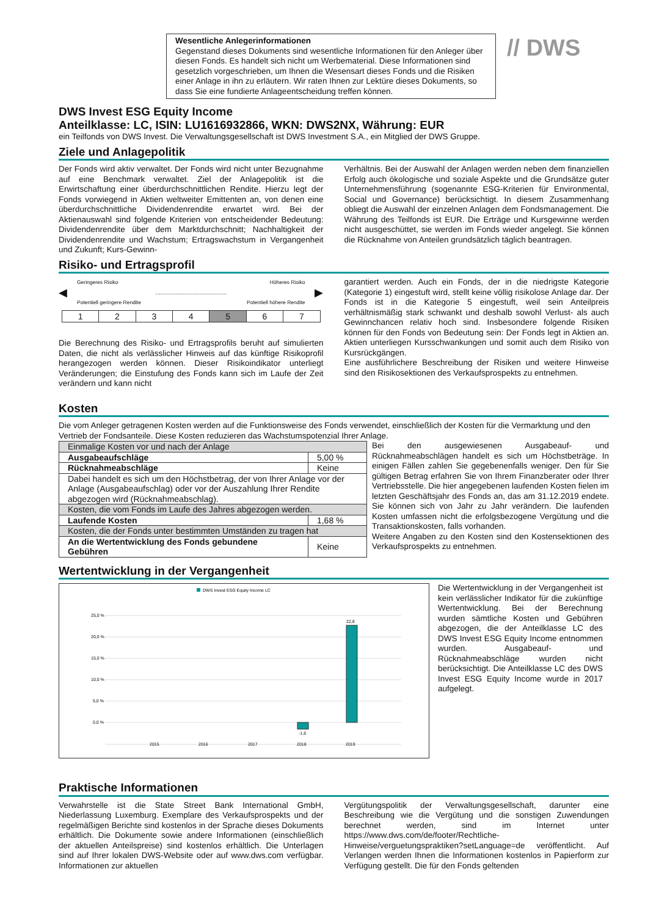Wesentliche Anlegerinformationen
Gegenstand dieses Dokuments sind wesentliche Informationen für den Anleger über diesen Fonds. Es handelt sich nicht um Werbematerial. Diese Informationen sind gesetzlich vorgeschrieben, um Ihnen die Wesensart dieses Fonds und die Risiken einer Anlage in ihn zu erläutern. Wir raten Ihnen zur Lektüre dieses Dokuments, so dass Sie eine fundierte Anlageentscheidung treffen können.
// DWS
DWS Invest ESG Equity Income
Anteilklasse: LC, ISIN: LU1616932866, WKN: DWS2NX, Währung: EUR
ein Teilfonds von DWS Invest. Die Verwaltungsgesellschaft ist DWS Investment S.A., ein Mitglied der DWS Gruppe.
Ziele und Anlagepolitik
Der Fonds wird aktiv verwaltet. Der Fonds wird nicht unter Bezugnahme auf eine Benchmark verwaltet. Ziel der Anlagepolitik ist die Erwirtschaftung einer überdurchschnittlichen Rendite. Hierzu legt der Fonds vorwiegend in Aktien weltweiter Emittenten an, von denen eine überdurchschnittliche Dividendenrendite erwartet wird. Bei der Aktienauswahl sind folgende Kriterien von entscheidender Bedeutung: Dividendenrendite über dem Marktdurchschnitt; Nachhaltigkeit der Dividendenrendite und Wachstum; Ertragswachstum in Vergangenheit und Zukunft; Kurs-Gewinn-
Verhältnis. Bei der Auswahl der Anlagen werden neben dem finanziellen Erfolg auch ökologische und soziale Aspekte und die Grundsätze guter Unternehmensführung (sogenannte ESG-Kriterien für Environmental, Social und Governance) berücksichtigt. In diesem Zusammenhang obliegt die Auswahl der einzelnen Anlagen dem Fondsmanagement. Die Währung des Teilfonds ist EUR. Die Erträge und Kursgewinne werden nicht ausgeschüttet, sie werden im Fonds wieder angelegt. Sie können die Rücknahme von Anteilen grundsätzlich täglich beantragen.
Risiko- und Ertragsprofil
Geringeres Risiko Höheres Risiko
◀.......................................... ▶
Potentiell geringere Rendite Potentiell höhere Rendite
| 1 | 2 | 3 | 4 | 5 | 6 | 7 |
Die Berechnung des Risiko- und Ertragsprofils beruht auf simulierten Daten, die nicht als verlässlicher Hinweis auf das künftige Risikoprofil herangezogen werden können. Dieser Risikoindikator unterliegt Veränderungen; die Einstufung des Fonds kann sich im Laufe der Zeit verändern und kann nicht
garantiert werden. Auch ein Fonds, der in die niedrigste Kategorie (Kategorie 1) eingestuft wird, stellt keine völlig risikolose Anlage dar. Der Fonds ist in die Kategorie 5 eingestuft, weil sein Anteilpreis verhältnismäßig stark schwankt und deshalb sowohl Verlust- als auch Gewinnchancen relativ hoch sind. Insbesondere folgende Risiken können für den Fonds von Bedeutung sein: Der Fonds legt in Aktien an. Aktien unterliegen Kursschwankungen und somit auch dem Risiko von Kursrückgängen.
Eine ausführlichere Beschreibung der Risiken und weitere Hinweise sind den Risikosektionen des Verkaufsprospekts zu entnehmen.
Kosten
Die vom Anleger getragenen Kosten werden auf die Funktionsweise des Fonds verwendet, einschließlich der Kosten für die Vermarktung und den Vertrieb der Fondsanteile. Diese Kosten reduzieren das Wachstumspotenzial Ihrer Anlage.
| Einmalige Kosten vor und nach der Anlage | |
| Ausgabeaufschläge | 5,00 % |
| Rücknahmeabschläge | Keine |
| Dabei handelt es sich um den Höchstbetrag, der von Ihrer Anlage vor der Anlage (Ausgabeaufschlag) oder vor der Auszahlung Ihrer Rendite abgezogen wird (Rücknahmeabschlag). | |
| Kosten, die vom Fonds im Laufe des Jahres abgezogen werden. | |
| Laufende Kosten | 1,68 % |
| Kosten, die der Fonds unter bestimmten Umständen zu tragen hat | |
| An die Wertentwicklung des Fonds gebundene Gebühren | Keine |
Bei den ausgewiesenen Ausgabeauf- und Rücknahmeabschlägen handelt es sich um Höchstbeträge. In einigen Fällen zahlen Sie gegebenenfalls weniger. Den für Sie gültigen Betrag erfahren Sie von Ihrem Finanzberater oder Ihrer Vertriebsstelle. Die hier angegebenen laufenden Kosten fielen im letzten Geschäftsjahr des Fonds an, das am 31.12.2019 endete. Sie können sich von Jahr zu Jahr verändern. Die laufenden Kosten umfassen nicht die erfolgsbezogene Vergütung und die Transaktionskosten, falls vorhanden.
Weitere Angaben zu den Kosten sind den Kostensektionen des Verkaufsprospekts zu entnehmen.
Wertentwicklung in der Vergangenheit
DWS Invest ESG Equity Income LC
25,0 %
20,0 %
15,0 %
10,0 %
5,0 %
0,0 %
-1,6
22,8
2015
2016
2017
2018
2019
Die Wertentwicklung in der Vergangenheit ist kein verlässlicher Indikator für die zukünftige Wertentwicklung. Bei der Berechnung wurden sämtliche Kosten und Gebühren abgezogen, die der Anteilklasse LC des DWS Invest ESG Equity Income entnommen wurden. Ausgabeauf- und Rücknahmeabschläge wurden nicht berücksichtigt. Die Anteilklasse LC des DWS Invest ESG Equity Income wurde in 2017 aufgelegt.
Praktische Informationen
Verwahrstelle ist die State Street Bank International GmbH, Niederlassung Luxemburg. Exemplare des Verkaufsprospekts und der regelmäßigen Berichte sind kostenlos in der Sprache dieses Dokuments erhältlich. Die Dokumente sowie andere Informationen (einschließlich der aktuellen Anteilspreise) sind kostenlos erhältlich. Die Unterlagen sind auf Ihrer lokalen DWS-Website oder auf www.dws.com verfügbar. Informationen zur aktuellen
Vergütungspolitik der Verwaltungsgesellschaft, darunter eine Beschreibung wie die Vergütung und die sonstigen Zuwendungen berechnet werden, sind im Internet unter https://www.dws.com/de/footer/Rechtliche-Hinweise/verguetungspraktiken?setLanguage=de veröffentlicht. Auf Verlangen werden Ihnen die Informationen kostenlos in Papierform zur Verfügung gestellt. Die für den Fonds geltenden